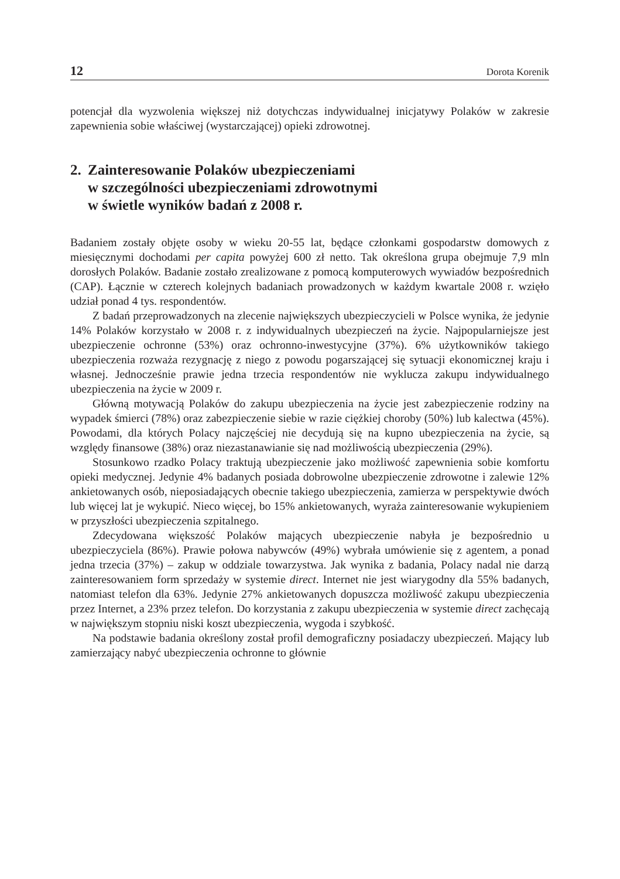12 Dorota Korenik
potencjał dla wyzwolenia większej niż dotychczas indywidualnej inicjatywy Polaków w zakresie zapewnienia sobie właściwej (wystarczającej) opieki zdrowotnej.
2. Zainteresowanie Polaków ubezpieczeniami
w szczególności ubezpieczeniami zdrowotnymi
w świetle wyników badań z 2008 r.
Badaniem zostały objęte osoby w wieku 20-55 lat, będące członkami gospodarstw domowych z miesięcznymi dochodami per capita powyżej 600 zł netto. Tak określona grupa obejmuje 7,9 mln dorosłych Polaków. Badanie zostało zrealizowane z pomocą komputerowych wywiadów bezpośrednich (CAP). Łącznie w czterech kolejnych badaniach prowadzonych w każdym kwartale 2008 r. wzięło udział ponad 4 tys. respondentów.
Z badań przeprowadzonych na zlecenie największych ubezpieczycieli w Polsce wynika, że jedynie 14% Polaków korzystało w 2008 r. z indywidualnych ubezpieczeń na życie. Najpopularniejsze jest ubezpieczenie ochronne (53%) oraz ochronno-inwestycyjne (37%). 6% użytkowników takiego ubezpieczenia rozważa rezygnację z niego z powodu pogarszającej się sytuacji ekonomicznej kraju i własnej. Jednocześnie prawie jedna trzecia respondentów nie wyklucza zakupu indywidualnego ubezpieczenia na życie w 2009 r.
Główną motywacją Polaków do zakupu ubezpieczenia na życie jest zabezpieczenie rodziny na wypadek śmierci (78%) oraz zabezpieczenie siebie w razie ciężkiej choroby (50%) lub kalectwa (45%). Powodami, dla których Polacy najczęściej nie decydują się na kupno ubezpieczenia na życie, są względy finansowe (38%) oraz niezastanawianie się nad możliwością ubezpieczenia (29%).
Stosunkowo rzadko Polacy traktują ubezpieczenie jako możliwość zapewnienia sobie komfortu opieki medycznej. Jedynie 4% badanych posiada dobrowolne ubezpieczenie zdrowotne i zalewie 12% ankietowanych osób, nieposiadających obecnie takiego ubezpieczenia, zamierza w perspektywie dwóch lub więcej lat je wykupić. Nieco więcej, bo 15% ankietowanych, wyraża zainteresowanie wykupieniem w przyszłości ubezpieczenia szpitalnego.
Zdecydowana większość Polaków mających ubezpieczenie nabyła je bezpośrednio u ubezpieczyciela (86%). Prawie połowa nabywców (49%) wybrała umówienie się z agentem, a ponad jedna trzecia (37%) – zakup w oddziale towarzystwa. Jak wynika z badania, Polacy nadal nie darzą zainteresowaniem form sprzedaży w systemie direct. Internet nie jest wiarygodny dla 55% badanych, natomiast telefon dla 63%. Jedynie 27% ankietowanych dopuszcza możliwość zakupu ubezpieczenia przez Internet, a 23% przez telefon. Do korzystania z zakupu ubezpieczenia w systemie direct zachęcają w największym stopniu niski koszt ubezpieczenia, wygoda i szybkość.
Na podstawie badania określony został profil demograficzny posiadaczy ubezpieczeń. Mający lub zamierzający nabyć ubezpieczenia ochronne to głównie